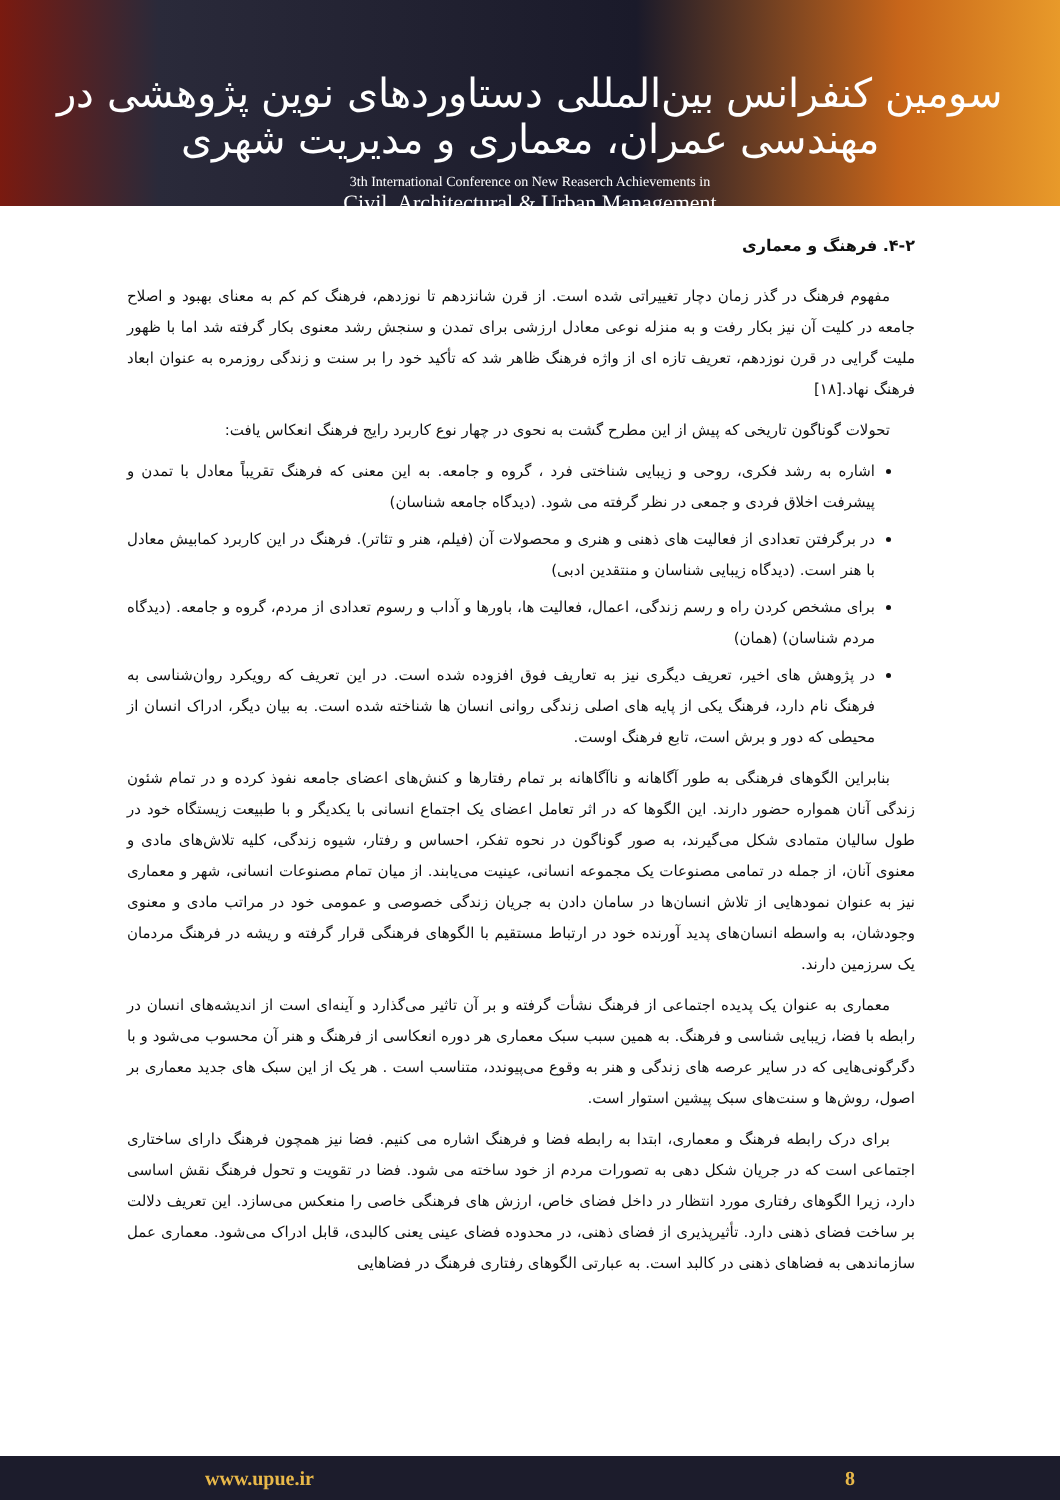سومین کنفرانس بین‌المللی دستاوردهای نوین پژوهشی در مهندسی عمران، معماری و مدیریت شهری
3th International Conference on New Reaserch Achievements in
Civil, Architectural & Urban Management
۴-۲. فرهنگ و معماری
مفهوم فرهنگ در گذر زمان دچار تغییراتی شده است. از قرن شانزدهم تا نوزدهم، فرهنگ کم کم به معنای بهبود و اصلاح جامعه در کلیت آن نیز بکار رفت و به منزله نوعی معادل ارزشی برای تمدن و سنجش رشد معنوی بکار گرفته شد اما با ظهور ملیت گرایی در قرن نوزدهم، تعریف تازه ای از واژه فرهنگ ظاهر شد که تأکید خود را بر سنت و زندگی روزمره به عنوان ابعاد فرهنگ نهاد.[۱۸]
تحولات گوناگون تاریخی که پیش از این مطرح گشت به نحوی در چهار نوع کاربرد رایج فرهنگ انعکاس یافت:
اشاره به رشد فکری، روحی و زیبایی شناختی فرد ، گروه و جامعه. به این معنی که فرهنگ تقریباً معادل با تمدن و پیشرفت اخلاق فردی و جمعی در نظر گرفته می شود. (دیدگاه جامعه شناسان)
در برگرفتن تعدادی از فعالیت های ذهنی و هنری و محصولات آن (فیلم، هنر و تئاتر). فرهنگ در این کاربرد کمابیش معادل با هنر است. (دیدگاه زیبایی شناسان و منتقدین ادبی)
برای مشخص کردن راه و رسم زندگی، اعمال، فعالیت ها، باورها و آداب و رسوم تعدادی از مردم، گروه و جامعه. (دیدگاه مردم شناسان) (همان)
در پژوهش های اخیر، تعریف دیگری نیز به تعاریف فوق افزوده شده است. در این تعریف که رویکرد روان‌شناسی به فرهنگ نام دارد، فرهنگ یکی از پایه های اصلی زندگی روانی انسان ها شناخته شده است. به بیان دیگر، ادراک انسان از محیطی که دور و برش است، تابع فرهنگ اوست.
بنابراین الگوهای فرهنگی به طور آگاهانه و ناآگاهانه بر تمام رفتارها و کنش‌های اعضای جامعه نفوذ کرده و در تمام شئون زندگی آنان همواره حضور دارند. این الگوها که در اثر تعامل اعضای یک اجتماع انسانی با یکدیگر و با طبیعت زیستگاه خود در طول سالیان متمادی شکل می‌گیرند، به صور گوناگون در نحوه تفکر، احساس و رفتار، شیوه زندگی، کلیه تلاش‌های مادی و معنوی آنان، از جمله در تمامی مصنوعات یک مجموعه انسانی، عینیت می‌یابند. از میان تمام مصنوعات انسانی، شهر و معماری نیز به عنوان نمودهایی از تلاش انسان‌ها در سامان دادن به جریان زندگی خصوصی و عمومی خود در مراتب مادی و معنوی وجودشان، به واسطه انسان‌های پدید آورنده خود در ارتباط مستقیم با الگوهای فرهنگی قرار گرفته و ریشه در فرهنگ مردمان یک سرزمین دارند.
معماری به عنوان یک پدیده اجتماعی از فرهنگ نشأت گرفته و بر آن تاثیر می‌گذارد و آینه‌ای است از اندیشه‌های انسان در رابطه با فضا، زیبایی شناسی و فرهنگ. به همین سبب سبک معماری هر دوره انعکاسی از فرهنگ و هنر آن محسوب می‌شود و با دگرگونی‌هایی که در سایر عرصه های زندگی و هنر به وقوع می‌پیوندد، متناسب است . هر یک از این سبک های جدید معماری بر اصول، روش‌ها و سنت‌های سبک پیشین استوار است.
برای درک رابطه فرهنگ و معماری، ابتدا به رابطه فضا و فرهنگ اشاره می کنیم. فضا نیز همچون فرهنگ دارای ساختاری اجتماعی است که در جریان شکل دهی به تصورات مردم از خود ساخته می شود. فضا در تقویت و تحول فرهنگ نقش اساسی دارد، زیرا الگوهای رفتاری مورد انتظار در داخل فضای خاص، ارزش های فرهنگی خاصی را منعکس می‌سازد. این تعریف دلالت بر ساخت فضای ذهنی دارد. تأثیرپذیری از فضای ذهنی، در محدوده فضای عینی یعنی کالبدی، قابل ادراک می‌شود. معماری عمل سازماندهی به فضاهای ذهنی در کالبد است. به عبارتی الگوهای رفتاری فرهنگ در فضاهایی
www.upue.ir 8